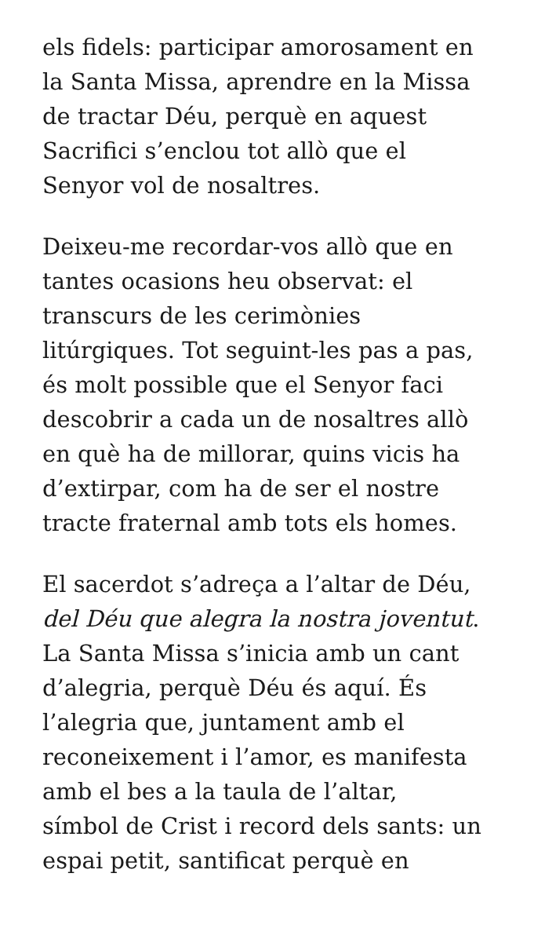els fidels: participar amorosament en
la Santa Missa, aprendre en la Missa
de tractar Déu, perquè en aquest
Sacrifici s’enclou tot allò que el
Senyor vol de nosaltres.
Deixeu-me recordar-vos allò que en
tantes ocasions heu observat: el
transcurs de les cerimònies
litúrgiques. Tot seguint-les pas a pas,
és molt possible que el Senyor faci
descobrir a cada un de nosaltres allò
en què ha de millorar, quins vicis ha
d’extirpar, com ha de ser el nostre
tracte fraternal amb tots els homes.
El sacerdot s’adreça a l’altar de Déu,
del Déu que alegra la nostra joventut.
La Santa Missa s’inicia amb un cant
d’alegria, perquè Déu és aquí. És
l’alegria que, juntament amb el
reconeixement i l’amor, es manifesta
amb el bes a la taula de l’altar,
símbol de Crist i record dels sants: un
espai petit, santificat perquè en